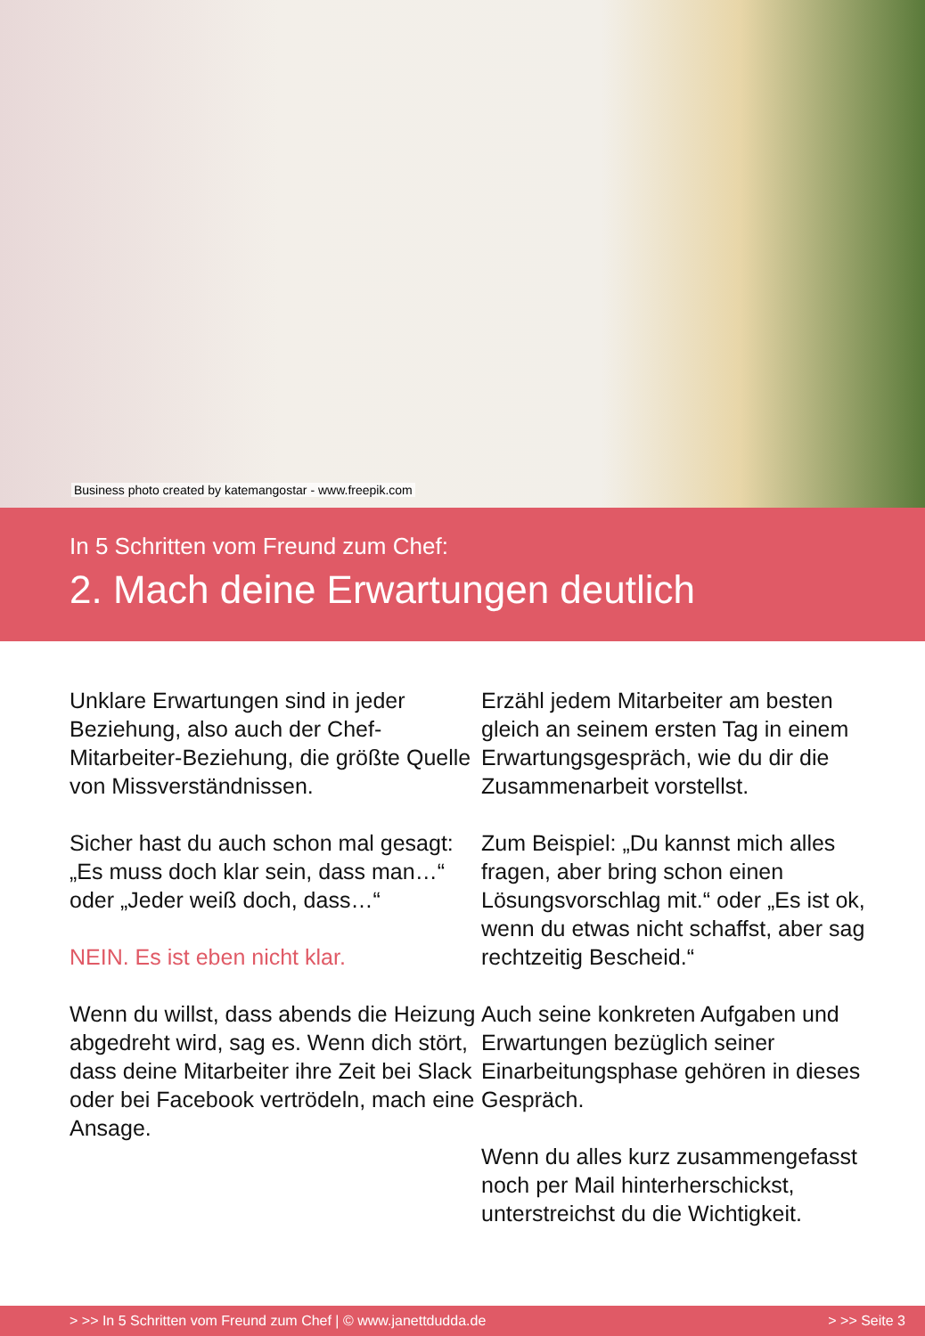Business photo created by katemangostar - www.freepik.com
In 5 Schritten vom Freund zum Chef:
2. Mach deine Erwartungen deutlich
Unklare Erwartungen sind in jeder Beziehung, also auch der Chef-Mitarbeiter-Beziehung, die größte Quelle von Missverständnissen.
Sicher hast du auch schon mal gesagt: „Es muss doch klar sein, dass man…“ oder „Jeder weiß doch, dass…“
NEIN. Es ist eben nicht klar.
Wenn du willst, dass abends die Heizung abgedreht wird, sag es. Wenn dich stört, dass deine Mitarbeiter ihre Zeit bei Slack oder bei Facebook vertrödeln, mach eine Ansage.
Erzähl jedem Mitarbeiter am besten gleich an seinem ersten Tag in einem Erwartungsgespräch, wie du dir die Zusammenarbeit vorstellst.
Zum Beispiel: „Du kannst mich alles fragen, aber bring schon einen Lösungsvorschlag mit.“ oder „Es ist ok, wenn du etwas nicht schaffst, aber sag rechtzeitig Bescheid.“
Auch seine konkreten Aufgaben und Erwartungen bezüglich seiner Einarbeitungsphase gehören in dieses Gespräch.
Wenn du alles kurz zusammengefasst noch per Mail hinterherschickst, unterstreichst du die Wichtigkeit.
> >> In 5 Schritten vom Freund zum Chef | © www.janettdudda.de > >> Seite 3